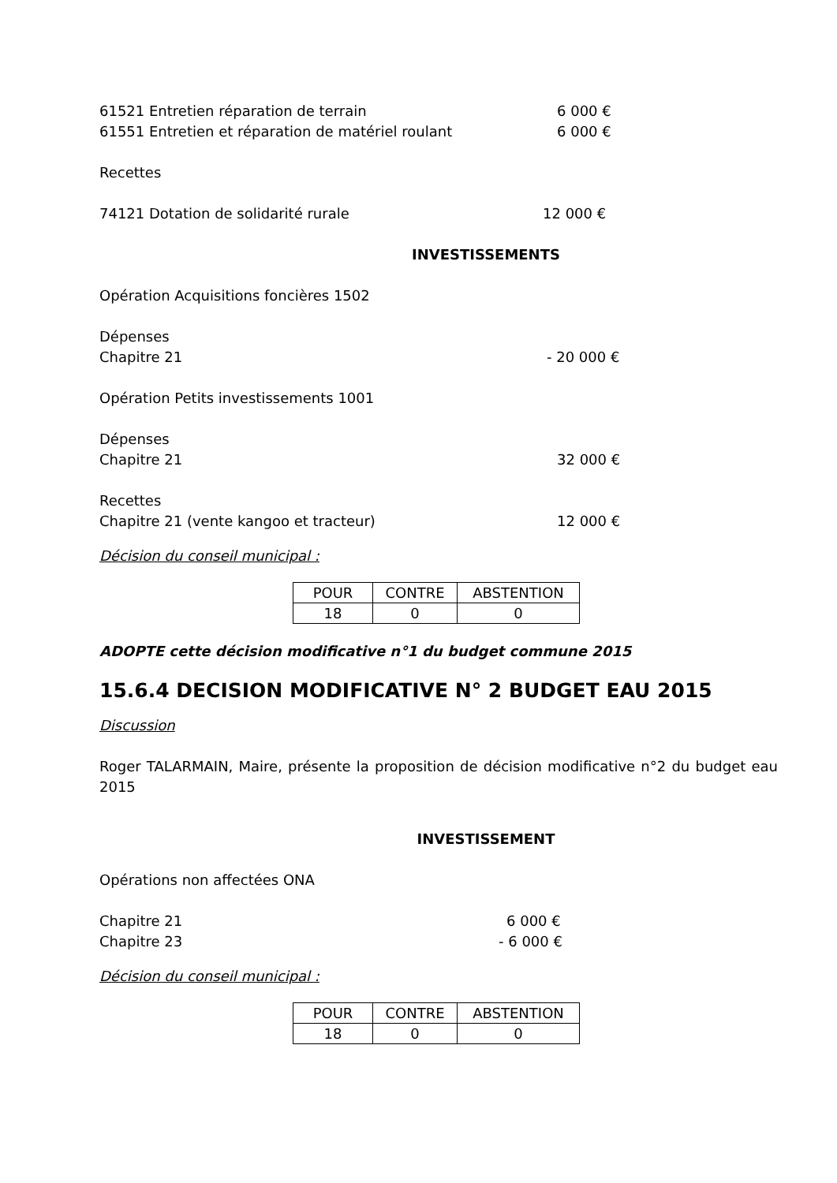61521 Entretien réparation de terrain 6 000 €
61551 Entretien et réparation de matériel roulant 6 000 €
Recettes
74121 Dotation de solidarité rurale 12 000 €
INVESTISSEMENTS
Opération Acquisitions foncières 1502
Dépenses
Chapitre 21 - 20 000 €
Opération Petits investissements 1001
Dépenses
Chapitre 21 32 000 €
Recettes
Chapitre 21 (vente kangoo et tracteur) 12 000 €
Décision du conseil municipal :
| POUR | CONTRE | ABSTENTION |
| 18 | 0 | 0 |
ADOPTE cette décision modificative n°1 du budget commune 2015
15.6.4 DECISION MODIFICATIVE N° 2 BUDGET EAU 2015
Discussion
Roger TALARMAIN, Maire, présente la proposition de décision modificative n°2 du budget eau 2015
INVESTISSEMENT
Opérations non affectées ONA
Chapitre 21 6 000 €
Chapitre 23 - 6 000 €
Décision du conseil municipal :
| POUR | CONTRE | ABSTENTION |
| 18 | 0 | 0 |